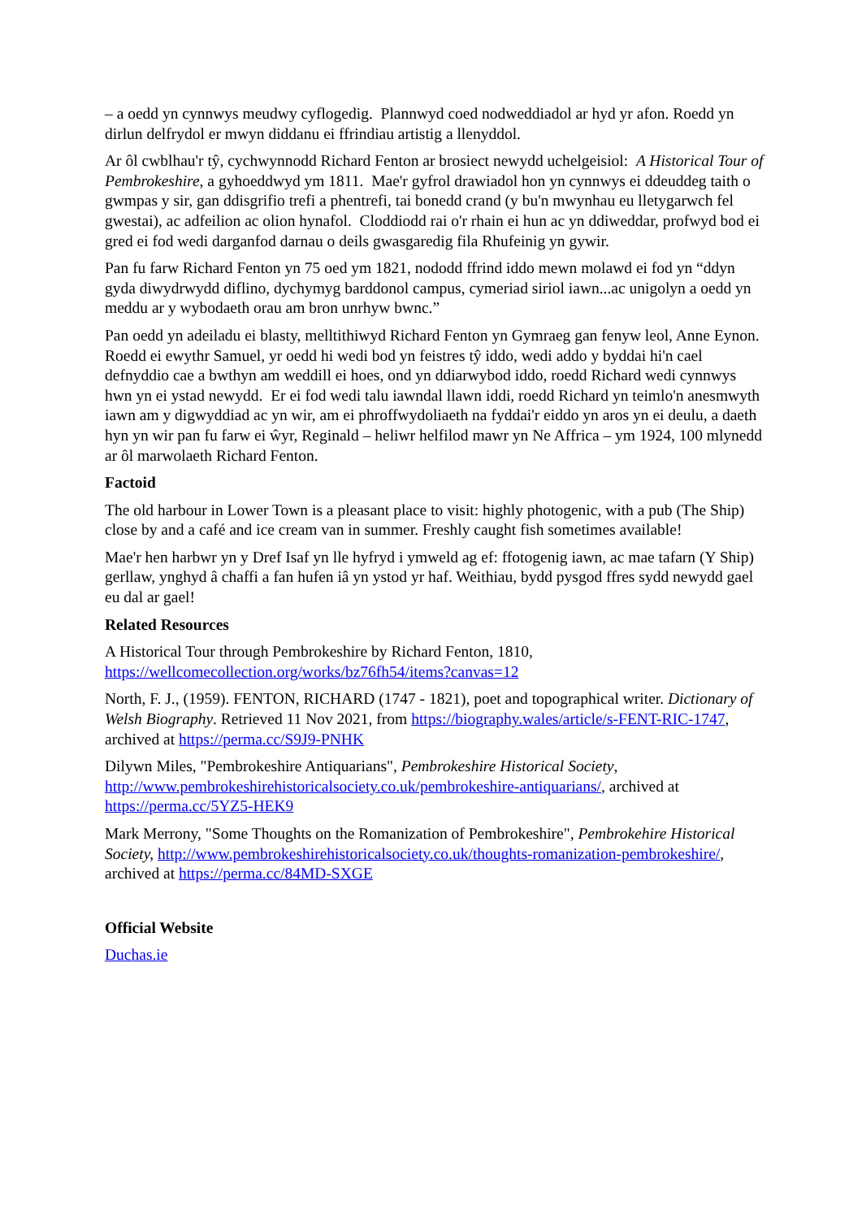– a oedd yn cynnwys meudwy cyflogedig. Plannwyd coed nodweddiadol ar hyd yr afon. Roedd yn dirlun delfrydol er mwyn diddanu ei ffrindiau artistig a llenyddol.
Ar ôl cwblhau'r tŷ, cychwynnodd Richard Fenton ar brosiect newydd uchelgeisiol: A Historical Tour of Pembrokeshire, a gyhoeddwyd ym 1811. Mae'r gyfrol drawiadol hon yn cynnwys ei ddeuddeg taith o gwmpas y sir, gan ddisgrifio trefi a phentrefi, tai bonedd crand (y bu'n mwynhau eu lletygarwch fel gwestai), ac adfeilion ac olion hynafol. Cloddiodd rai o'r rhain ei hun ac yn ddiweddar, profwyd bod ei gred ei fod wedi darganfod darnau o deils gwasgaredig fila Rhufeinig yn gywir.
Pan fu farw Richard Fenton yn 75 oed ym 1821, nododd ffrind iddo mewn molawd ei fod yn “ddyn gyda diwydrwydd diflino, dychymyg barddonol campus, cymeriad siriol iawn...ac unigolyn a oedd yn meddu ar y wybodaeth orau am bron unrhyw bwnc.”
Pan oedd yn adeiladu ei blasty, melltithiwyd Richard Fenton yn Gymraeg gan fenyw leol, Anne Eynon. Roedd ei ewythr Samuel, yr oedd hi wedi bod yn feistres tŷ iddo, wedi addo y byddai hi'n cael defnyddio cae a bwthyn am weddill ei hoes, ond yn ddiarwybod iddo, roedd Richard wedi cynnwys hwn yn ei ystad newydd. Er ei fod wedi talu iawndal llawn iddi, roedd Richard yn teimlo'n anesmwyth iawn am y digwyddiad ac yn wir, am ei phroffwydoliaeth na fyddai'r eiddo yn aros yn ei deulu, a daeth hyn yn wir pan fu farw ei ŵyr, Reginald – heliwr helfilod mawr yn Ne Affrica – ym 1924, 100 mlynedd ar ôl marwolaeth Richard Fenton.
Factoid
The old harbour in Lower Town is a pleasant place to visit: highly photogenic, with a pub (The Ship) close by and a café and ice cream van in summer. Freshly caught fish sometimes available!
Mae'r hen harbwr yn y Dref Isaf yn lle hyfryd i ymweld ag ef: ffotogenig iawn, ac mae tafarn (Y Ship) gerllaw, ynghyd â chaffi a fan hufen iâ yn ystod yr haf. Weithiau, bydd pysgod ffres sydd newydd gael eu dal ar gael!
Related Resources
A Historical Tour through Pembrokeshire by Richard Fenton, 1810, https://wellcomecollection.org/works/bz76fh54/items?canvas=12
North, F. J., (1959). FENTON, RICHARD (1747 - 1821), poet and topographical writer. Dictionary of Welsh Biography. Retrieved 11 Nov 2021, from https://biography.wales/article/s-FENT-RIC-1747, archived at https://perma.cc/S9J9-PNHK
Dilywn Miles, "Pembrokeshire Antiquarians", Pembrokeshire Historical Society, http://www.pembrokeshirehistoricalsociety.co.uk/pembrokeshire-antiquarians/, archived at https://perma.cc/5YZ5-HEK9
Mark Merrony, "Some Thoughts on the Romanization of Pembrokeshire", Pembrokehire Historical Society, http://www.pembrokeshirehistoricalsociety.co.uk/thoughts-romanization-pembrokeshire/, archived at https://perma.cc/84MD-SXGE
Official Website
Duchas.ie